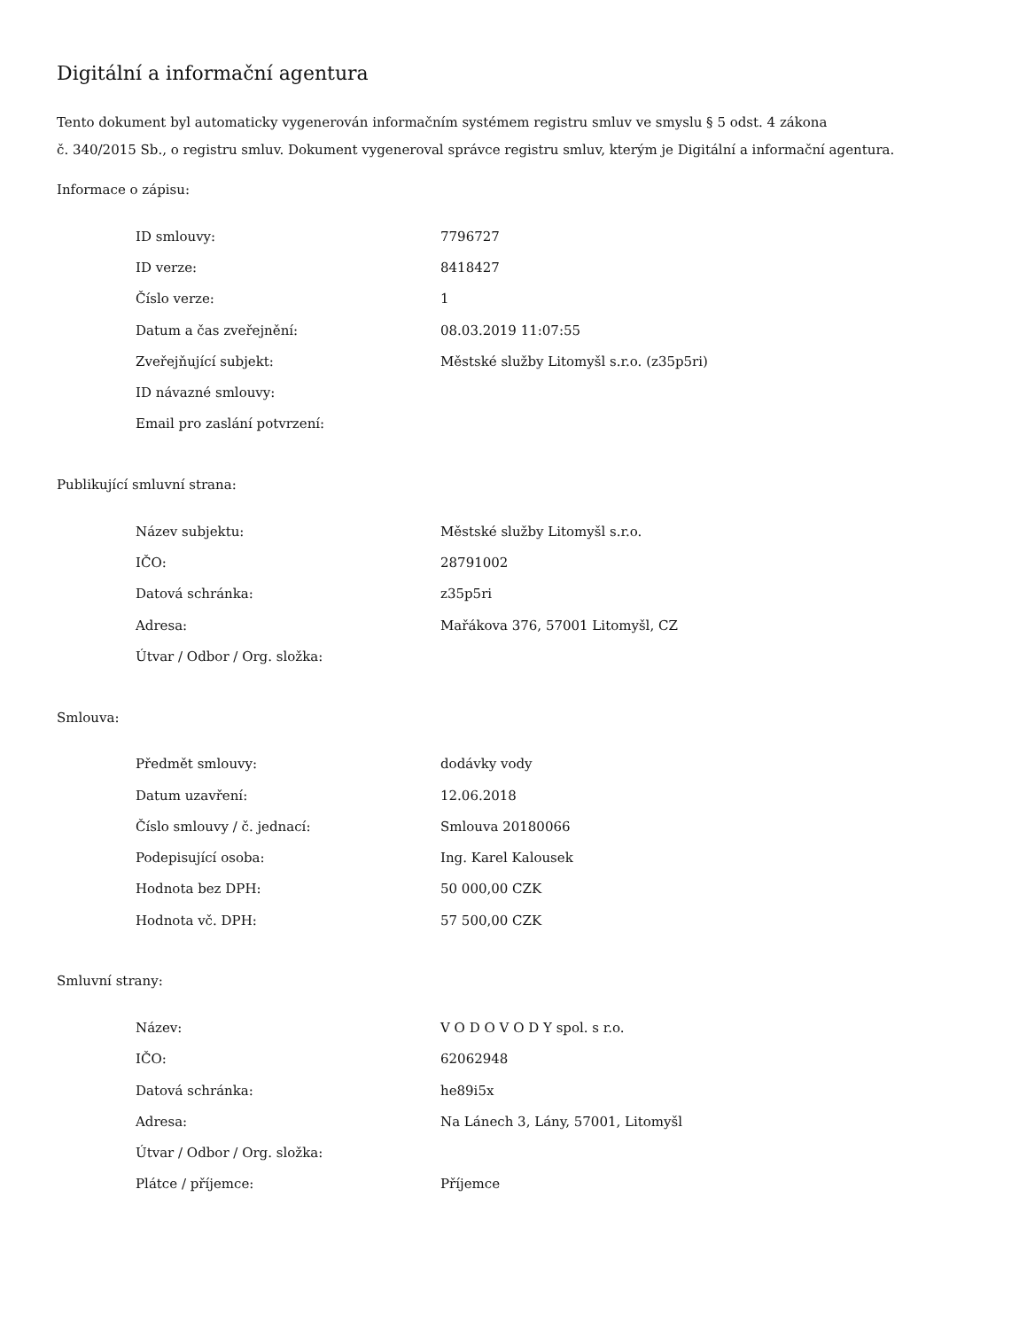Digitální a informační agentura
Tento dokument byl automaticky vygenerován informačním systémem registru smluv ve smyslu § 5 odst. 4 zákona
č. 340/2015 Sb., o registru smluv. Dokument vygeneroval správce registru smluv, kterým je Digitální a informační agentura.
Informace o zápisu:
| ID smlouvy: | 7796727 |
| ID verze: | 8418427 |
| Číslo verze: | 1 |
| Datum a čas zveřejnění: | 08.03.2019 11:07:55 |
| Zveřejňující subjekt: | Městské služby Litomyšl s.r.o. (z35p5ri) |
| ID návazné smlouvy: | |
| Email pro zaslání potvrzení: | |
Publikující smluvní strana:
| Název subjektu: | Městské služby Litomyšl s.r.o. |
| IČO: | 28791002 |
| Datová schránka: | z35p5ri |
| Adresa: | Mařákova 376, 57001 Litomyšl, CZ |
| Útvar / Odbor / Org. složka: | |
Smlouva:
| Předmět smlouvy: | dodávky vody |
| Datum uzavření: | 12.06.2018 |
| Číslo smlouvy / č. jednací: | Smlouva 20180066 |
| Podepisující osoba: | Ing. Karel Kalousek |
| Hodnota bez DPH: | 50 000,00 CZK |
| Hodnota vč. DPH: | 57 500,00 CZK |
Smluvní strany:
| Název: | V O D O V O D Y spol. s r.o. |
| IČO: | 62062948 |
| Datová schránka: | he89i5x |
| Adresa: | Na Lánech 3, Lány, 57001, Litomyšl |
| Útvar / Odbor / Org. složka: | |
| Plátce / příjemce: | Příjemce |